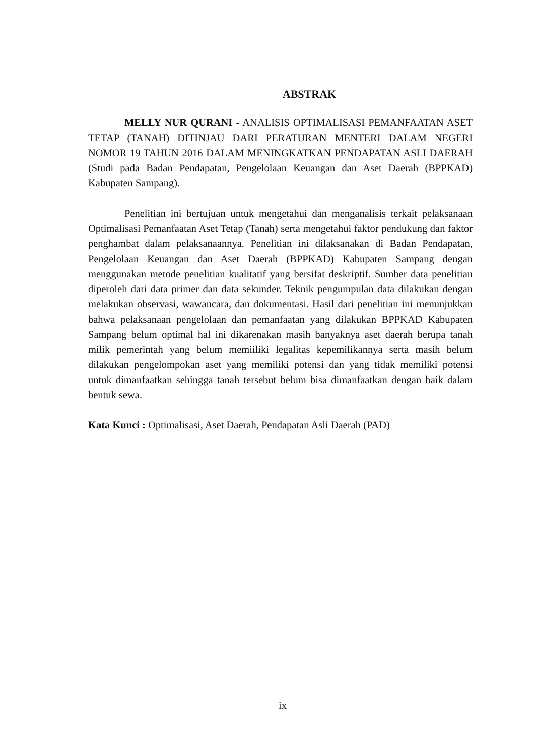ABSTRAK
MELLY NUR QURANI - ANALISIS OPTIMALISASI PEMANFAATAN ASET TETAP (TANAH) DITINJAU DARI PERATURAN MENTERI DALAM NEGERI NOMOR 19 TAHUN 2016 DALAM MENINGKATKAN PENDAPATAN ASLI DAERAH (Studi pada Badan Pendapatan, Pengelolaan Keuangan dan Aset Daerah (BPPKAD) Kabupaten Sampang).
Penelitian ini bertujuan untuk mengetahui dan menganalisis terkait pelaksanaan Optimalisasi Pemanfaatan Aset Tetap (Tanah) serta mengetahui faktor pendukung dan faktor penghambat dalam pelaksanaannya. Penelitian ini dilaksanakan di Badan Pendapatan, Pengelolaan Keuangan dan Aset Daerah (BPPKAD) Kabupaten Sampang dengan menggunakan metode penelitian kualitatif yang bersifat deskriptif. Sumber data penelitian diperoleh dari data primer dan data sekunder. Teknik pengumpulan data dilakukan dengan melakukan observasi, wawancara, dan dokumentasi. Hasil dari penelitian ini menunjukkan bahwa pelaksanaan pengelolaan dan pemanfaatan yang dilakukan BPPKAD Kabupaten Sampang belum optimal hal ini dikarenakan masih banyaknya aset daerah berupa tanah milik pemerintah yang belum memiiliki legalitas kepemilikannya serta masih belum dilakukan pengelompokan aset yang memiliki potensi dan yang tidak memiliki potensi untuk dimanfaatkan sehingga tanah tersebut belum bisa dimanfaatkan dengan baik dalam bentuk sewa.
Kata Kunci : Optimalisasi, Aset Daerah, Pendapatan Asli Daerah (PAD)
ix